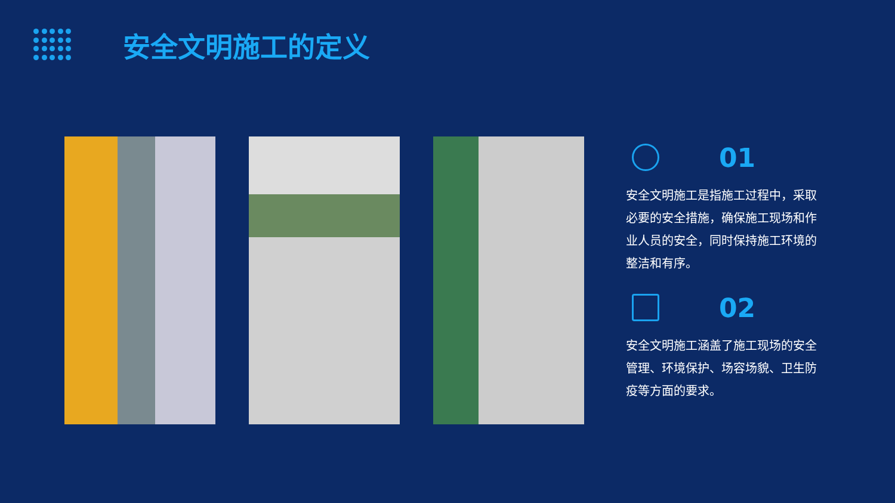安全文明施工的定义
01
安全文明施工是指施工过程中，采取必要的安全措施，确保施工现场和作业人员的安全，同时保持施工环境的整洁和有序。
02
安全文明施工涵盖了施工现场的安全管理、环境保护、场容场貌、卫生防疫等方面的要求。